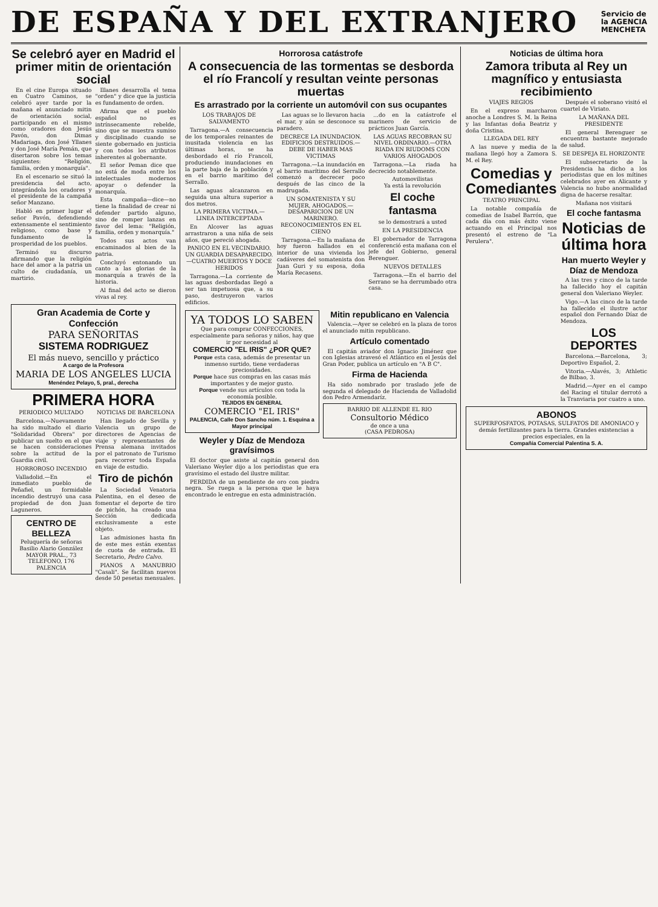DE ESPAÑA Y DEL EXTRANJERO
Servicio de
la AGENCIA
MENCHETA
Se celebró ayer en Madrid el primer mitin de orientación social
En el cine Europa situado en Cuatro Caminos, se celebró ayer tarde por la mañana el anunciado mitin de orientación social, participando en el mismo como oradores don Jesús Pavón, don Dimas Madariaga, don José Yllanes y don José María Pemán, que disertaron sobre los temas siguientes: "Religión, familia, orden y monarquía".
En el escenario se situó la presidencia del acto, integrándola los oradores y el presidente de la campaña señor Manzano.
Habló en primer lugar el señor Pavón, defendiendo extensamente el sentimiento religioso, como base y fundamento de la prosperidad de los pueblos.
Terminó su discurso afirmando que la religión hace del amor a la patria un culto de ciudadanía, un martirio.
Illanes desarrolla el tema "orden" y dice que la justicia es fundamento de orden.
Afirma que el pueblo español no es intrínsecamente rebelde, sino que se muestra sumiso y disciplinado cuando se siente gobernado en justicia y con todos los atributos inherentes al gobernante.
El señor Peman dice que no está de moda entre los intelectuales modernos apoyar o defender la monarquía.
Esta campaña—dice—no tiene la finalidad de crear ni defender partido alguno, sino de romper lanzas en favor del lema: "Religión, familia, orden y monarquía."
Todos sus actos van encaminados al bien de la patria.
Concluyó entonando un canto a las glorias de la monarquía a través de la historia.
Al final del acto se dieron vivas al rey.
Gran Academia de Corte y Confección
PARA SEÑORITAS
SISTEMA RODRIGUEZ
El más nuevo, sencillo y práctico
A cargo de la Profesora
MARIA DE LOS ANGELES LUCIA
Menéndez Pelayo, 5, pral., derecha
PRIMERA HORA
PERIODICO MULTADO
Barcelona.—Nuevamente ha sido multado el diario "Solidaridad Obrera" por publicar un suelto en el que se hacen consideraciones sobre la actitud de la Guardia civil.
HORROROSO INCENDIO
Valladolid.—En el inmediato pueblo de Peñafiel, un formidable incendio destruyó una casa propiedad de don Juan Laguneros.
CENTRO DE BELLEZA
Peluquería de señoras
Basilio Alario González
MAYOR PRAL., 73
TELEFONO, 176
PALENCIA
NOTICIAS DE BARCELONA
Han llegado de Sevilla y Valencia un grupo de directores de Agencias de viaje y representantes de Prensa alemana invitados por el patronato de Turismo para recorrer toda España en viaje de estudio.
Tiro de pichón
La Sociedad Venatoria Palentina, en el deseo de fomentar el deporte de tiro de pichón, ha creado una Sección dedicada exclusivamente a este objeto.
Las admisiones hasta fin de este mes están exentas de cuota de entrada. El Secretario, Pedro Calvo.
PIANOS A MANUBRIO "Casali". Se facilitan nuevos desde 50 pesetas mensuales.
Horrorosa catástrofe
A consecuencia de las tormentas se desborda el río Francolí y resultan veinte personas muertas
Es arrastrado por la corriente un automóvil con sus ocupantes
LOS TRABAJOS DE SALVAMENTO
Tarragona.—A consecuencia de los temporales reinantes de inusitada violencia en las últimas horas, se ha desbordado el río Francolí, produciendo inundaciones en la parte baja de la población y en el barrio marítimo del Serrallo.
Las aguas alcanzaron en seguida una altura superior a dos metros.
LA PRIMERA VICTIMA.—LINEA INTERCEPTADA
En Alcover las aguas arrastraron a una niña de seis años, que pereció ahogada.
PANICO EN EL VECINDARIO. UN GUARDIA DESAPARECIDO.—CUATRO MUERTOS Y DOCE HERIDOS
Tarragona.—La corriente de las aguas desbordadas llegó a ser tan impetuosa que, a su paso, destruyeron varios edificios.
Las aguas se lo llevaron hacia el mar, y aún se desconoce su paradero.
DECRECE LA INUNDACION. EDIFICIOS DESTRUIDOS.—DEBE DE HABER MAS VICTIMAS
Tarragona.—La inundación en el barrio marítimo del Serrallo comenzó a decrecer poco después de las cinco de la madrugada.
UN SOMATENISTA Y SU MUJER, AHOGADOS.—DESAPARICION DE UN MARINERO. RECONOCIMIENTOS EN EL CIENO
Tarragona.—En la mañana de hoy fueron hallados en el interior de una vivienda los cadáveres del somatenista don Juan Guri y su esposa, doña María Recasens.
...do en la catástrofe el marinero de servicio de prácticos Juan García.
LAS AGUAS RECOBRAN SU NIVEL ORDINARIO.—OTRA RIADA EN RIUDOMS CON VARIOS AHOGADOS
Tarragona.—La riada ha decrecido notablemente.
Automovilistas
Ya está la revolución
El coche fantasma
se lo demostrará a usted
EN LA PRESIDENCIA
El gobernador de Tarragona conferenció esta mañana con el jefe del Gobierno, general Berenguer.
NUEVOS DETALLES
Tarragona.—En el barrio del Serrano se ha derrumbado otra casa.
YA TODOS LO SABEN
Que para comprar CONFECCIONES, especialmente para señoras y niños, hay que ir por necesidad al
COMERCIO "EL IRIS" ¿POR QUE?
Porque esta casa, además de presentar un inmenso surtido, tiene verdaderas preciosidades.
Porque hace sus compras en las casas más importantes y de mejor gusto.
Porque vende sus artículos con toda la economía posible.
TEJIDOS EN GENERAL
COMERCIO "EL IRIS"
PALENCIA, Calle Don Sancho núm. 1. Esquina a Mayor principal
Weyler y Díaz de Mendoza gravísimos
El doctor que asiste al capitán general don Valeriano Weyler dijo a los periodistas que era gravísimo el estado del ilustre militar.
PERDIDA de un pendiente de oro con piedra negra. Se ruega a la persona que le haya encontrado le entregue en esta administración.
Mitin republicano en Valencia
Valencia.—Ayer se celebró en la plaza de toros el anunciado mitin republicano.
Artículo comentado
El capitán aviador don Ignacio Jiménez que con Iglesias atravesó el Atlántico en el Jesús del Gran Poder, publica un artículo en "A B C".
Firma de Hacienda
Ha sido nombrado por traslado jefe de segunda el delegado de Hacienda de Valladolid don Pedro Armendaríz.
BARRIO DE ALLENDE EL RIO
Consultorio Médico
de once a una
(CASA PEDROSA)
Noticias de última hora
Zamora tributa al Rey un magnífico y entusiasta recibimiento
VIAJES REGIOS
En el expreso marcharon anoche a Londres S. M. la Reina y las Infantas doña Beatriz y doña Cristina.
LLEGADA DEL REY
A las nueve y media de la mañana llegó hoy a Zamora S. M. el Rey.
Comedias y Comediantes
TEATRO PRINCIPAL
La notable compañía de comedias de Isabel Barrón, que cada día con más éxito viene actuando en el Principal nos presentó el estreno de "La Perulera".
Después el soberano visitó el cuartel de Viriato.
LA MAÑANA DEL PRESIDENTE
El general Berenguer se encuentra bastante mejorado de salud.
SE DESPEJA EL HORIZONTE
El subsecretario de la Presidencia ha dicho a los periodistas que en los mítines celebrados ayer en Alicante y Valencia no hubo anormalidad digna de hacerse resaltar.
Mañana nos visitará
El coche fantasma
Noticias de última hora
Han muerto Weyler y Díaz de Mendoza
A las tres y cinco de la tarde ha fallecido hoy el capitán general don Valeriano Weyler.
Vigo.—A las cinco de la tarde ha fallecido el ilustre actor español don Fernando Díaz de Mendoza.
LOS DEPORTES
Barcelona.—Barcelona, 3; Deportivo Español, 2.
Vitoria.—Alavés, 3; Athletic de Bilbao, 3.
Madrid.—Ayer en el campo del Racing el titular derrotó a la Tranviaria por cuatro a uno.
ABONOS
SUPERFOSFATOS, POTASAS, SULFATOS DE AMONIACO y demás fertilizantes para la tierra. Grandes existencias a precios especiales, en la
Compañía Comercial Palentina S. A.